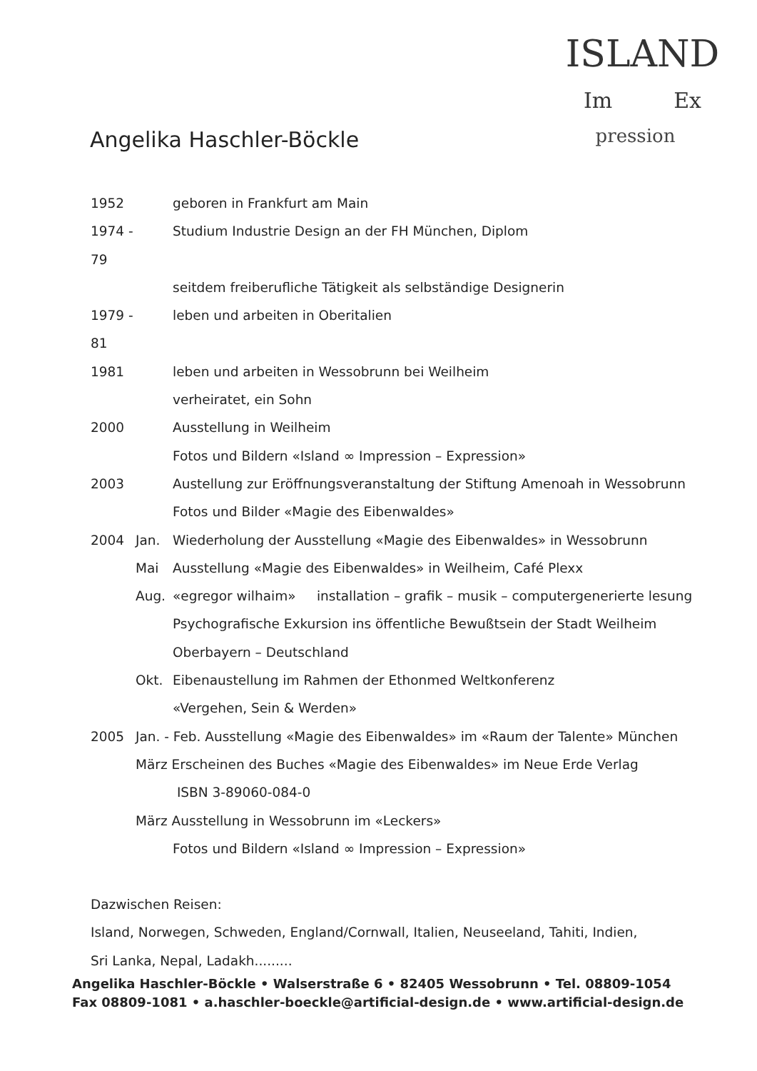ISLAND
Im Ex
pression
Angelika Haschler-Böckle
1952 geboren in Frankfurt am Main
1974 - 79 Studium Industrie Design an der FH München, Diplom
seitdem freiberufliche Tätigkeit als selbständige Designerin
1979 - 81 leben und arbeiten in Oberitalien
1981 leben und arbeiten in Wessobrunn bei Weilheim
verheiratet, ein Sohn
2000 Ausstellung in Weilheim
Fotos und Bildern «Island ∞ Impression – Expression»
2003 Austellung zur Eröffnungsveranstaltung der Stiftung Amenoah in Wessobrunn
Fotos und Bilder «Magie des Eibenwaldes»
2004 Jan. Wiederholung der Ausstellung «Magie des Eibenwaldes» in Wessobrunn
Mai Ausstellung «Magie des Eibenwaldes» in Weilheim, Café Plexx
Aug. «egregor wilhaim» installation – grafik – musik – computergenerierte lesung
Psychografische Exkursion ins öffentliche Bewußtsein der Stadt Weilheim
Oberbayern – Deutschland
Okt. Eibenaustellung im Rahmen der Ethonmed Weltkonferenz
«Vergehen, Sein & Werden»
2005 Jan. - Feb. Ausstellung «Magie des Eibenwaldes» im «Raum der Talente» München
März Erscheinen des Buches «Magie des Eibenwaldes» im Neue Erde Verlag
ISBN 3-89060-084-0
März Ausstellung in Wessobrunn im «Leckers»
Fotos und Bildern «Island ∞ Impression – Expression»
Dazwischen Reisen:
Island, Norwegen, Schweden, England/Cornwall, Italien, Neuseeland, Tahiti, Indien,
Sri Lanka, Nepal, Ladakh.........
Angelika Haschler-Böckle • Walserstraße 6 • 82405 Wessobrunn • Tel. 08809-1054
Fax 08809-1081 • a.haschler-boeckle@artificial-design.de • www.artificial-design.de